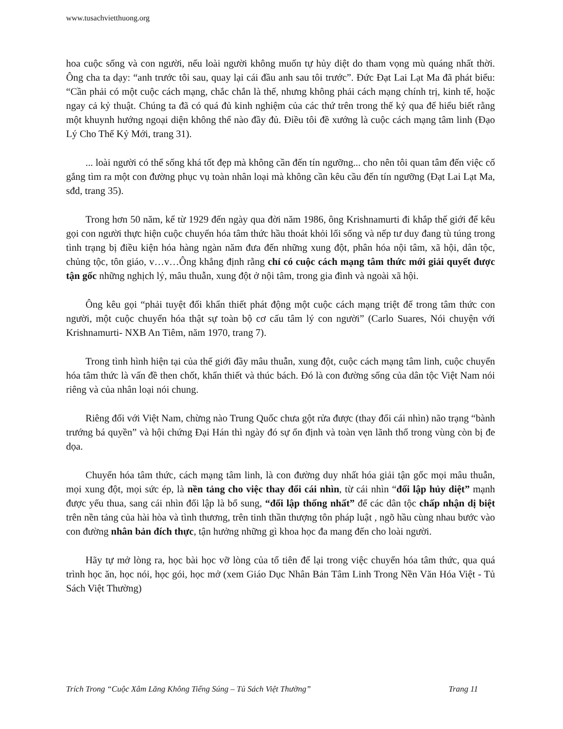www.tusachvietthuong.org
hoa cuộc sống và con người, nếu loài người không muốn tự hủy diệt do tham vọng mù quáng nhất thời. Ông cha ta dạy: “anh trước tôi sau, quay lại cái đầu anh sau tôi trước”. Đức Đạt Lai Lạt Ma đã phát biểu: “Cần phải có một cuộc cách mạng, chắc chắn là thế, nhưng không phải cách mạng chính trị, kinh tế, hoặc ngay cả kỷ thuật. Chúng ta đã có quá đủ kinh nghiệm của các thứ trên trong thế kỷ qua để hiểu biết rằng một khuynh hướng ngoại diện không thể nào đầy đủ. Điều tôi đề xướng là cuộc cách mạng tâm linh (Đạo Lý Cho Thế Kỷ Mới, trang 31).
... loài người có thể sống khá tốt đẹp mà không cần đến tín ngưỡng... cho nên tôi quan tâm đến việc cố gắng tìm ra một con đường phục vụ toàn nhân loại mà không cần kêu cầu đến tín ngưỡng (Đạt Lai Lạt Ma, sđd, trang 35).
Trong hơn 50 năm, kể từ 1929 đến ngày qua đời năm 1986, ông Krishnamurti đi khắp thế giới để kêu gọi con người thực hiện cuộc chuyển hóa tâm thức hầu thoát khỏi lối sống và nếp tư duy đang tù túng trong tình trạng bị điều kiện hóa hàng ngàn năm đưa đến những xung đột, phân hóa nội tâm, xã hội, dân tộc, chủng tộc, tôn giáo, v…v…Ông khẳng định rằng chỉ có cuộc cách mạng tâm thức mới giải quyết được tận gốc những nghịch lý, mâu thuẫn, xung đột ở nội tâm, trong gia đình và ngoài xã hội.
Ông kêu gọi “phải tuyệt đối khẩn thiết phát động một cuộc cách mạng triệt để trong tâm thức con người, một cuộc chuyển hóa thật sự toàn bộ cơ cấu tâm lý con người” (Carlo Suares, Nói chuyện với Krishnamurti- NXB An Tiêm, năm 1970, trang 7).
Trong tình hình hiện tại của thế giới đầy mâu thuẫn, xung đột, cuộc cách mạng tâm linh, cuộc chuyển hóa tâm thức là vấn đề then chốt, khẩn thiết và thúc bách. Đó là con đường sống của dân tộc Việt Nam nói riêng và của nhân loại nói chung.
Riêng đối với Việt Nam, chừng nào Trung Quốc chưa gột rửa được (thay đổi cái nhìn) não trạng “bành trướng bá quyền” và hội chứng Đại Hán thì ngày đó sự ổn định và toàn vẹn lãnh thổ trong vùng còn bị đe dọa.
Chuyển hóa tâm thức, cách mạng tâm linh, là con đường duy nhất hóa giải tận gốc mọi mâu thuẫn, mọi xung đột, mọi sức ép, là nền tảng cho việc thay đổi cái nhìn, từ cái nhìn “đối lập hủy diệt” mạnh được yếu thua, sang cái nhìn đối lập là bổ sung, “đối lập thống nhất” để các dân tộc chấp nhận dị biệt trên nền tảng của hài hòa và tình thương, trên tinh thần thượng tôn pháp luật , ngõ hầu cùng nhau bước vào con đường nhân bản đích thực, tận hưởng những gì khoa học đa mang đến cho loài người.
Hãy tự mở lòng ra, học bài học vỡ lòng của tổ tiên để lại trong việc chuyển hóa tâm thức, qua quá trình học ăn, học nói, học gói, học mở (xem Giáo Dục Nhân Bản Tâm Linh Trong Nền Văn Hóa Việt - Tủ Sách Việt Thường)
Trích Trong “Cuộc Xâm Lăng Không Tiếng Súng – Tủ Sách Việt Thường” Trang 11